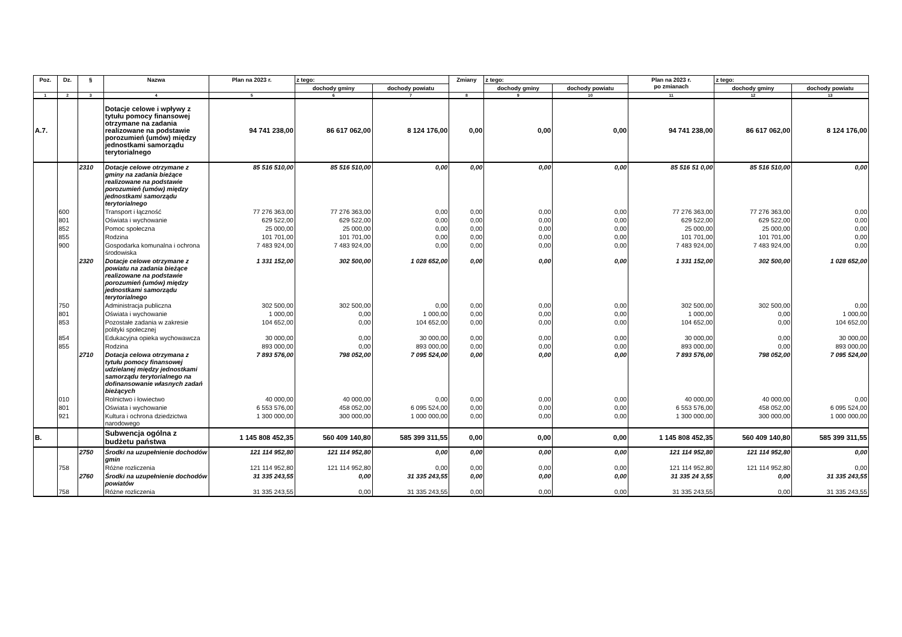| Poz. | Dz. | § | Nazwa | Plan na 2023 r. | z tego: | | Zmiany | z tego: | | Plan na 2023 r. po zmianach | z tego: | |
| --- | --- | --- | --- | --- | --- | --- | --- | --- | --- | --- | --- | --- |
| | | | | | dochody gminy | dochody powiatu | | dochody gminy | dochody powiatu | | dochody gminy | dochody powiatu |
| 1 | 2 | 3 | 4 | 5 | 6 | 7 | 8 | 9 | 10 | 11 | 12 | 13 |
| A.7. | | | Dotacje celowe i wpływy z tytułu pomocy finansowej otrzymane na zadania realizowane na podstawie porozumień (umów) między jednostkami samorządu terytorialnego | 94 741 238,00 | 86 617 062,00 | 8 124 176,00 | 0,00 | 0,00 | 0,00 | 94 741 238,00 | 86 617 062,00 | 8 124 176,00 |
| | | 2310 | Dotacje celowe otrzymane z gminy na zadania bieżące realizowane na podstawie porozumień (umów) między jednostkami samorządu terytorialnego | 85 516 510,00 | 85 516 510,00 | 0,00 | 0,00 | 0,00 | 0,00 | 85 516 51 0,00 | 85 516 510,00 | 0,00 |
| | 600 | | Transport i łączność | 77 276 363,00 | 77 276 363,00 | 0,00 | 0,00 | 0,00 | 0,00 | 77 276 363,00 | 77 276 363,00 | 0,00 |
| | 801 | | Oświata i wychowanie | 629 522,00 | 629 522,00 | 0,00 | 0,00 | 0,00 | 0,00 | 629 522,00 | 629 522,00 | 0,00 |
| | 852 | | Pomoc społeczna | 25 000,00 | 25 000,00 | 0,00 | 0,00 | 0,00 | 0,00 | 25 000,00 | 25 000,00 | 0,00 |
| | 855 | | Rodzina | 101 701,00 | 101 701,00 | 0,00 | 0,00 | 0,00 | 0,00 | 101 701,00 | 101 701,00 | 0,00 |
| | 900 | | Gospodarka komunalna i ochrona środowiska | 7 483 924,00 | 7 483 924,00 | 0,00 | 0,00 | 0,00 | 0,00 | 7 483 924,00 | 7 483 924,00 | 0,00 |
| | | 2320 | Dotacje celowe otrzymane z powiatu na zadania bieżące realizowane na podstawie porozumień (umów) między jednostkami samorządu terytorialnego | 1 331 152,00 | 302 500,00 | 1 028 652,00 | 0,00 | 0,00 | 0,00 | 1 331 152,00 | 302 500,00 | 1 028 652,00 |
| | 750 | | Administracja publiczna | 302 500,00 | 302 500,00 | 0,00 | 0,00 | 0,00 | 0,00 | 302 500,00 | 302 500,00 | 0,00 |
| | 801 | | Oświata i wychowanie | 1 000,00 | 0,00 | 1 000,00 | 0,00 | 0,00 | 0,00 | 1 000,00 | 0,00 | 1 000,00 |
| | 853 | | Pozostałe zadania w zakresie polityki społecznej | 104 652,00 | 0,00 | 104 652,00 | 0,00 | 0,00 | 0,00 | 104 652,00 | 0,00 | 104 652,00 |
| | 854 | | Edukacyjna opieka wychowawcza | 30 000,00 | 0,00 | 30 000,00 | 0,00 | 0,00 | 0,00 | 30 000,00 | 0,00 | 30 000,00 |
| | 855 | | Rodzina | 893 000,00 | 0,00 | 893 000,00 | 0,00 | 0,00 | 0,00 | 893 000,00 | 0,00 | 893 000,00 |
| | | 2710 | Dotacja celowa otrzymana z tytułu pomocy finansowej udzielanej między jednostkami samorządu terytorialnego na dofinansowanie własnych zadań bieżących | 7 893 576,00 | 798 052,00 | 7 095 524,00 | 0,00 | 0,00 | 0,00 | 7 893 576,00 | 798 052,00 | 7 095 524,00 |
| | 010 | | Rolnictwo i łowiectwo | 40 000,00 | 40 000,00 | 0,00 | 0,00 | 0,00 | 0,00 | 40 000,00 | 40 000,00 | 0,00 |
| | 801 | | Oświata i wychowanie | 6 553 576,00 | 458 052,00 | 6 095 524,00 | 0,00 | 0,00 | 0,00 | 6 553 576,00 | 458 052,00 | 6 095 524,00 |
| | 921 | | Kultura i ochrona dziedzictwa narodowego | 1 300 000,00 | 300 000,00 | 1 000 000,00 | 0,00 | 0,00 | 0,00 | 1 300 000,00 | 300 000,00 | 1 000 000,00 |
| B. | | | Subwencja ogólna z budżetu państwa | 1 145 808 452,35 | 560 409 140,80 | 585 399 311,55 | 0,00 | 0,00 | 0,00 | 1 145 808 452,35 | 560 409 140,80 | 585 399 311,55 |
| | | 2750 | Środki na uzupełnienie dochodów gmin | 121 114 952,80 | 121 114 952,80 | 0,00 | 0,00 | 0,00 | 0,00 | 121 114 952,80 | 121 114 952,80 | 0,00 |
| | 758 | | Różne rozliczenia | 121 114 952,80 | 121 114 952,80 | 0,00 | 0,00 | 0,00 | 0,00 | 121 114 952,80 | 121 114 952,80 | 0,00 |
| | | 2760 | Środki na uzupełnienie dochodów powiatów | 31 335 243,55 | 0,00 | 31 335 243,55 | 0,00 | 0,00 | 0,00 | 31 335 24 3,55 | 0,00 | 31 335 243,55 |
| | 758 | | Różne rozliczenia | 31 335 243,55 | 0,00 | 31 335 243,55 | 0,00 | 0,00 | 0,00 | 31 335 243,55 | 0,00 | 31 335 243,55 |